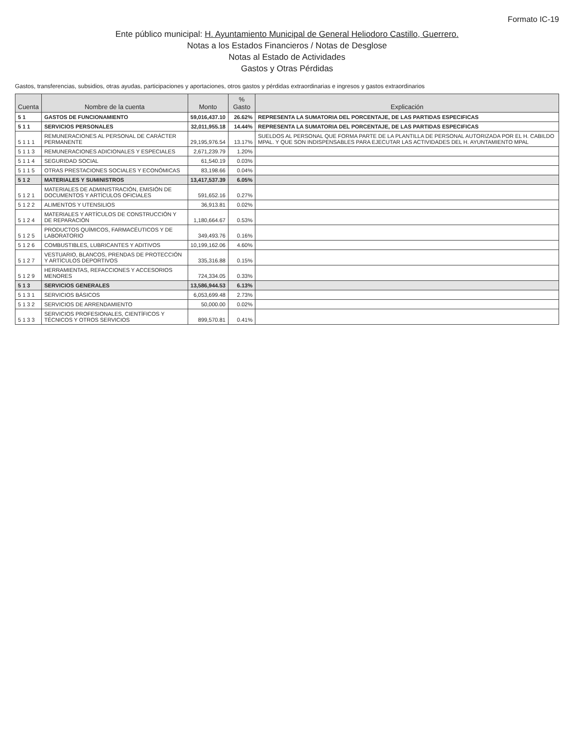Formato IC-19
Ente público municipal: H. Ayuntamiento Municipal de General Heliodoro Castillo, Guerrero.
Notas a los Estados Financieros / Notas de Desglose
Notas al Estado de Actividades
Gastos y Otras Pérdidas
Gastos, transferencias, subsidios, otras ayudas, participaciones y aportaciones, otros gastos y pérdidas extraordinarias e ingresos y gastos extraordinarios
| Cuenta | Nombre de la cuenta | Monto | % Gasto | Explicación |
| --- | --- | --- | --- | --- |
| 5 1 | GASTOS DE FUNCIONAMIENTO | 59,016,437.10 | 26.62% | REPRESENTA LA SUMATORIA DEL PORCENTAJE, DE LAS PARTIDAS ESPECIFICAS |
| 5 1 1 | SERVICIOS PERSONALES | 32,011,955.18 | 14.44% | REPRESENTA LA SUMATORIA DEL PORCENTAJE, DE LAS PARTIDAS ESPECIFICAS |
| 5 1 1 1 | REMUNERACIONES AL PERSONAL DE CARÁCTER PERMANENTE | 29,195,976.54 | 13.17% | SUELDOS AL PERSONAL QUE FORMA PARTE DE LA PLANTILLA DE PERSONAL AUTORIZADA POR EL H. CABILDO MPAL. Y QUE SON INDISPENSABLES PARA EJECUTAR LAS ACTIVIDADES DEL H. AYUNTAMIENTO MPAL |
| 5 1 1 3 | REMUNERACIONES ADICIONALES Y ESPECIALES | 2,671,239.79 | 1.20% | |
| 5 1 1 4 | SEGURIDAD SOCIAL | 61,540.19 | 0.03% | |
| 5 1 1 5 | OTRAS PRESTACIONES SOCIALES Y ECONÓMICAS | 83,198.66 | 0.04% | |
| 5 1 2 | MATERIALES Y SUMINISTROS | 13,417,537.39 | 6.05% | |
| 5 1 2 1 | MATERIALES DE ADMINISTRACIÓN, EMISIÓN DE DOCUMENTOS Y ARTÍCULOS OFICIALES | 591,652.16 | 0.27% | |
| 5 1 2 2 | ALIMENTOS Y UTENSILIOS | 36,913.81 | 0.02% | |
| 5 1 2 4 | MATERIALES Y ARTÍCULOS DE CONSTRUCCIÓN Y DE REPARACIÓN | 1,180,664.67 | 0.53% | |
| 5 1 2 5 | PRODUCTOS QUÍMICOS, FARMACÉUTICOS Y DE LABORATORIO | 349,493.76 | 0.16% | |
| 5 1 2 6 | COMBUSTIBLES, LUBRICANTES Y ADITIVOS | 10,199,162.06 | 4.60% | |
| 5 1 2 7 | VESTUARIO, BLANCOS, PRENDAS DE PROTECCIÓN Y ARTÍCULOS DEPORTIVOS | 335,316.88 | 0.15% | |
| 5 1 2 9 | HERRAMIENTAS, REFACCIONES Y ACCESORIOS MENORES | 724,334.05 | 0.33% | |
| 5 1 3 | SERVICIOS GENERALES | 13,586,944.53 | 6.13% | |
| 5 1 3 1 | SERVICIOS BÁSICOS | 6,053,699.48 | 2.73% | |
| 5 1 3 2 | SERVICIOS DE ARRENDAMIENTO | 50,000.00 | 0.02% | |
| 5 1 3 3 | SERVICIOS PROFESIONALES, CIENTÍFICOS Y TÉCNICOS Y OTROS SERVICIOS | 899,570.81 | 0.41% | |